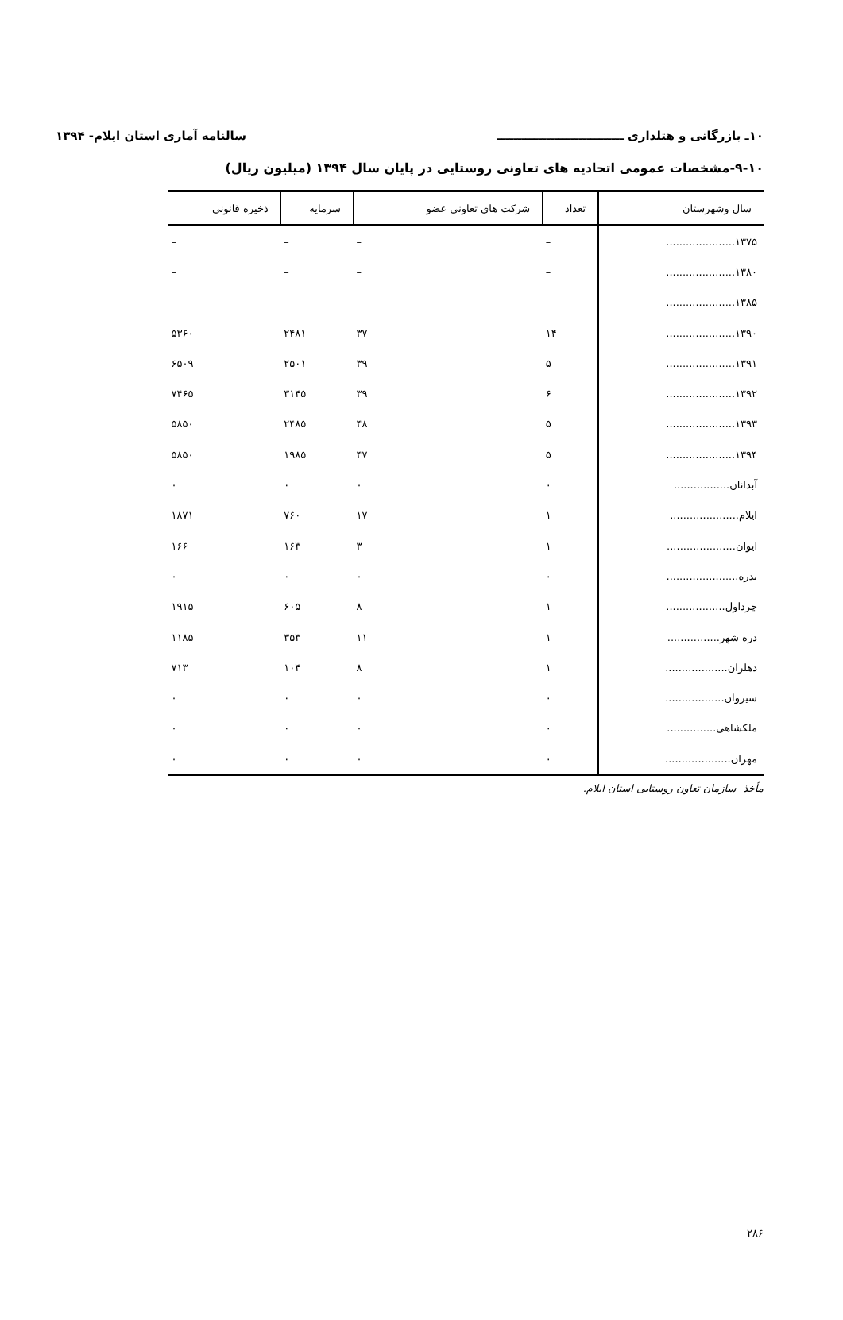۱۰ـ بازرگانی و هتلداری ـــــــــــــــــــــــــــــــ سالنامه آماری استان ایلام- ۱۳۹۴
۹-۱۰-مشخصات عمومی اتحادیه های تعاونی روستایی در پایان سال ۱۳۹۴ (میلیون ریال)
| سال وشهرستان | تعداد | شرکت های تعاونی عضو | سرمایه | ذخیره قانونی |
| --- | --- | --- | --- | --- |
| ۱۳۷۵..................... | – | – | – | – |
| ۱۳۸۰..................... | – | – | – | – |
| ۱۳۸۵..................... | – | – | – | – |
| ۱۳۹۰..................... | ۱۴ | ۳۷ | ۲۴۸۱ | ۵۳۶۰ |
| ۱۳۹۱..................... | ۵ | ۳۹ | ۲۵۰۱ | ۶۵۰۹ |
| ۱۳۹۲..................... | ۶ | ۳۹ | ۳۱۴۵ | ۷۴۶۵ |
| ۱۳۹۳..................... | ۵ | ۴۸ | ۲۴۸۵ | ۵۸۵۰ |
| ۱۳۹۴..................... | ۵ | ۴۷ | ۱۹۸۵ | ۵۸۵۰ |
| آبدانان................. | ۰ | ۰ | ۰ | ۰ |
| ایلام..................... | ۱ | ۱۷ | ۷۶۰ | ۱۸۷۱ |
| ایوان..................... | ۱ | ۳ | ۱۶۳ | ۱۶۶ |
| بدره...................... | ۰ | ۰ | ۰ | ۰ |
| چرداول.................. | ۱ | ۸ | ۶۰۵ | ۱۹۱۵ |
| دره شهر................ | ۱ | ۱۱ | ۳۵۳ | ۱۱۸۵ |
| دهلران................... | ۱ | ۸ | ۱۰۴ | ۷۱۳ |
| سیروان.................. | ۰ | ۰ | ۰ | ۰ |
| ملکشاهی............... | ۰ | ۰ | ۰ | ۰ |
| مهران.................... | ۰ | ۰ | ۰ | ۰ |
مأخذ- سازمان تعاون روستایی استان ایلام.
۲۸۶